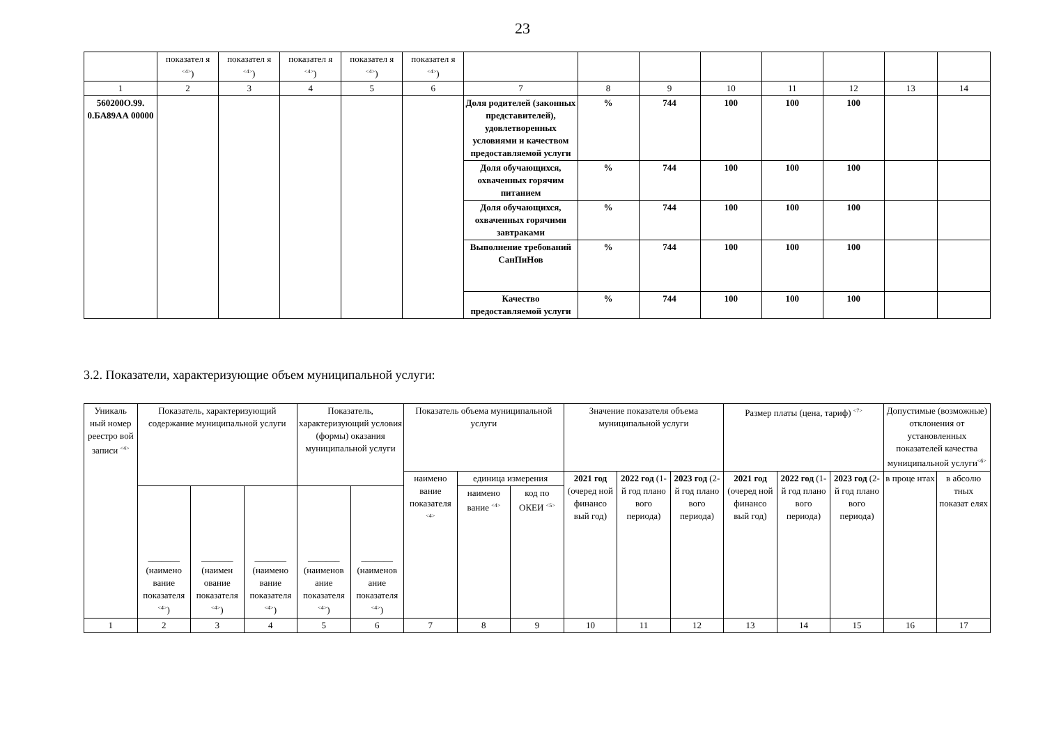23
| | показател я <sup><4></sup>) | показател я <sup><4></sup>) | показател я <sup><4></sup>) | показател я <sup><4></sup>) | показател я <sup><4></sup>) | | | | | | | | |
| 1 | 2 | 3 | 4 | 5 | 6 | 7 | 8 | 9 | 10 | 11 | 12 | 13 | 14 |
| 560200О.99. 0.БА89АА 00000 | | | | | | Доля родителей (законных представителей), удовлетворенных условиями и качеством предоставляемой услуги | % | 744 | 100 | 100 | 100 | | |
| | | | | | | Доля обучающихся, охваченных горячим питанием | % | 744 | 100 | 100 | 100 | | |
| | | | | | | Доля обучающихся, охваченных горячими завтраками | % | 744 | 100 | 100 | 100 | | |
| | | | | | | Выполнение требований СанПиНов | % | 744 | 100 | 100 | 100 | | |
| | | | | | | Качество предоставляемой услуги | % | 744 | 100 | 100 | 100 | | |
3.2. Показатели, характеризующие объем муниципальной услуги:
| Уникаль ный номер реестро вой записи <sup><4></sup> | Показатель, характеризующий содержание муниципальной услуги | | | Показатель, характеризующий условия (формы) оказания муниципальной услуги | | Показатель объема муниципальной услуги | | | Значение показателя объема муниципальной услуги | | | Размер платы (цена, тариф) <sup><7></sup> | | | Допустимые (возможные) отклонения от установленных показателей качества муниципальной услуги<sup><6></sup> | |
| --- | --- | --- | --- | --- | --- | --- | --- | --- | --- | --- | --- | --- | --- | --- | --- | --- |
| | | | | | | наимено вание показателя <sup><4></sup> | единица измерения | | 2021 год (очеред ной финансо вый год) | 2022 год (1-й год плано вого периода) | 2023 год (2-й год плано вого периода) | 2021 год (очеред ной финансо вый год) | 2022 год (1-й год плано вого периода) | 2023 год (2-й год плано вого периода) | в проце нтах | в абсолю тных показат елях |
| | _______ (наимено вание показателя <sup><4></sup>) | _______ (наимен ование показателя <sup><4></sup>) | _______ (наимено вание показателя <sup><4></sup>) | _______ (наименов ание показателя <sup><4></sup>) | _______ (наименов ание показателя <sup><4></sup>) | | наимено вание <sup><4></sup> | код по ОКЕИ <sup><5></sup> | | | | | | | | |
| 1 | 2 | 3 | 4 | 5 | 6 | 7 | 8 | 9 | 10 | 11 | 12 | 13 | 14 | 15 | 16 | 17 |